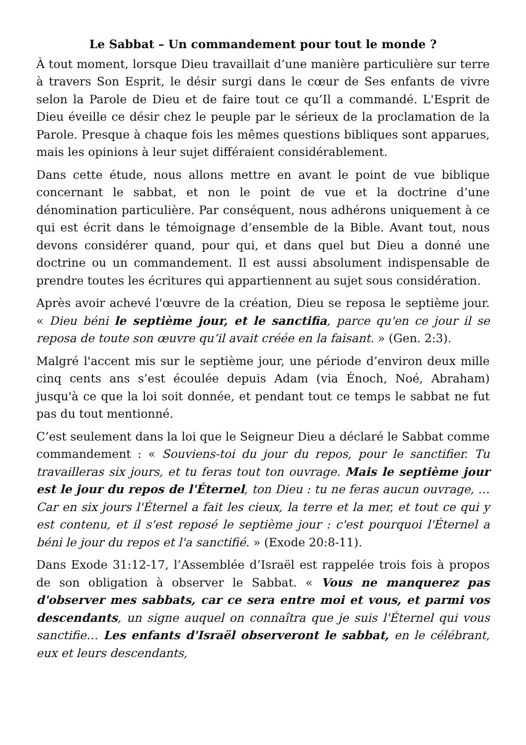Le Sabbat – Un commandement pour tout le monde ?
À tout moment, lorsque Dieu travaillait d’une manière particulière sur terre à travers Son Esprit, le désir surgi dans le cœur de Ses enfants de vivre selon la Parole de Dieu et de faire tout ce qu’Il a commandé. L'Esprit de Dieu éveille ce désir chez le peuple par le sérieux de la proclamation de la Parole. Presque à chaque fois les mêmes questions bibliques sont apparues, mais les opinions à leur sujet différaient considérablement.
Dans cette étude, nous allons mettre en avant le point de vue biblique concernant le sabbat, et non le point de vue et la doctrine d’une dénomination particulière. Par conséquent, nous adhérons uniquement à ce qui est écrit dans le témoignage d’ensemble de la Bible. Avant tout, nous devons considérer quand, pour qui, et dans quel but Dieu a donné une doctrine ou un commandement. Il est aussi absolument indispensable de prendre toutes les écritures qui appartiennent au sujet sous considération.
Après avoir achevé l'œuvre de la création, Dieu se reposa le septième jour. « Dieu béni le septième jour, et le sanctifia, parce qu'en ce jour il se reposa de toute son œuvre qu’il avait créée en la faisant. » (Gen. 2:3).
Malgré l'accent mis sur le septième jour, une période d’environ deux mille cinq cents ans s’est écoulée depuis Adam (via Énoch, Noé, Abraham) jusqu'à ce que la loi soit donnée, et pendant tout ce temps le sabbat ne fut pas du tout mentionné.
C’est seulement dans la loi que le Seigneur Dieu a déclaré le Sabbat comme commandement : « Souviens-toi du jour du repos, pour le sanctifier. Tu travailleras six jours, et tu feras tout ton ouvrage. Mais le septième jour est le jour du repos de l'Éternel, ton Dieu : tu ne feras aucun ouvrage, … Car en six jours l'Éternel a fait les cieux, la terre et la mer, et tout ce qui y est contenu, et il s'est reposé le septième jour : c'est pourquoi l'Éternel a béni le jour du repos et l'a sanctifié. » (Exode 20:8-11).
Dans Exode 31:12-17, l’Assemblée d’Israël est rappelée trois fois à propos de son obligation à observer le Sabbat. « Vous ne manquerez pas d'observer mes sabbats, car ce sera entre moi et vous, et parmi vos descendants, un signe auquel on connaîtra que je suis l'Éternel qui vous sanctifie… Les enfants d'Israël observeront le sabbat, en le célébrant, eux et leurs descendants,